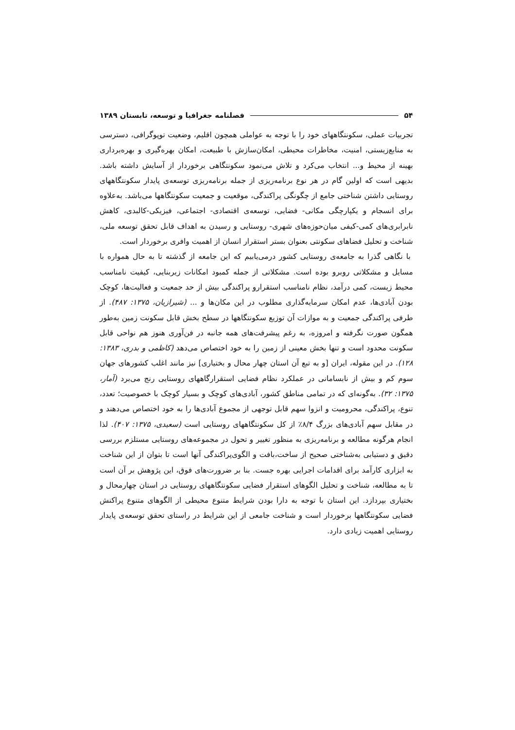۵۴ فصلنامه جغرافیا و توسعه، تابستان ۱۳۸۹
تجربیات عملی، سکونتگاههای خود را با توجه به عواملی همچون اقلیم، وضعیت توپوگرافی، دسترسی به منابع‌زیستی، امنیت، مخاطرات محیطی، امکان‌سازش با طبیعت، امکان بهره‌گیری و بهره‌برداری بهینه از محیط و... انتخاب می‌کرد و تلاش می‌نمود سکونتگاهی برخوردار از آسایش داشته باشد. بدیهی است که اولین گام در هر نوع برنامه‌ریزی از جمله برنامه‌ریزی توسعه‌ی پایدار سکونتگاههای روستایی داشتن شناختی جامع از چگونگی پراکندگی، موقعیت و جمعیت سکونتگاهها می‌باشد. به‌علاوه برای انسجام و یکپارچگی مکانی- فضایی، توسعه‌ی اقتصادی- اجتماعی، فیزیکی-کالبدی، کاهش نابرابری‌های کمی-کیفی میان‌حوزه‌های شهری- روستایی و رسیدن به اهداف قابل تحقق توسعه ملی، شناخت و تحلیل فضاهای سکونتی بعنوان بستر استقرار انسان از اهمیت وافری برخوردار است.
با نگاهی گذرا به جامعه‌ی روستایی کشور درمی‌یابیم که این جامعه از گذشته تا به حال همواره با مسایل و مشکلاتی روبرو بوده است. مشکلاتی از جمله کمبود امکانات زیربنایی، کیفیت نامناسب محیط زیست، کمی درآمد، نظام نامناسب استقرارو پراکندگی بیش از حد جمعیت و فعالیت‌ها، کوچک بودن آبادی‌ها، عدم امکان سرمایه‌گذاری مطلوب در این مکان‌ها و ... (شیرازیان، ۱۳۷۵: ۴۸۷). از طرفی پراکندگی جمعیت و به موازات آن توزیع سکونتگاهها در سطح بخش قابل سکونت زمین به‌طور همگون صورت نگرفته و امروزه، به رغم پیشرفت‌های همه جانبه در فن‌آوری هنوز هم نواحی قابل سکونت محدود است و تنها بخش معینی از زمین را به خود اختصاص می‌دهد (کاظمی و بدری، ۱۳۸۳: ۱۲۸). در این مقوله، ایران [و به تبع آن استان چهار محال و بختیاری] نیز مانند اغلب کشورهای جهان سوم کم و بیش از نابسامانی در عملکرد نظام فضایی استقرارگاههای روستایی رنج می‌برد (آمار، ۱۳۷۵: ۳۲). به‌گونه‌ای که در تمامی مناطق کشور، آبادی‌های کوچک و بسیار کوچک با خصوصیت؛ تعدد، تنوع، پراکندگی، محرومیت و انزوا سهم قابل توجهی از مجموع آبادی‌ها را به خود اختصاص می‌دهند و در مقابل سهم آبادی‌های بزرگ ۸/۴٪ از کل سکونتگاههای روستایی است (سعیدی، ۱۳۷۵: ۴۰۷). لذا انجام هرگونه مطالعه و برنامه‌ریزی به منظور تغییر و تحول در مجموعه‌های روستایی مستلزم بررسی دقیق و دستیابی به‌شناختی صحیح از ساخت،بافت و الگوی‌پراکندگی آنها است تا بتوان از این شناخت به ابزاری کارآمد برای اقدامات اجرایی بهره جست. بنا بر ضرورت‌های فوق، این پژوهش بر آن است تا به مطالعه، شناخت و تحلیل الگوهای استقرار فضایی سکونتگاههای روستایی در استان چهارمحال و بختیاری بپردازد. این استان با توجه به دارا بودن شرایط متنوع محیطی از الگوهای متنوع پراکنش فضایی سکونتگاهها برخوردار است و شناخت جامعی از این شرایط در راستای تحقق توسعه‌ی پایدار روستایی اهمیت زیادی دارد.